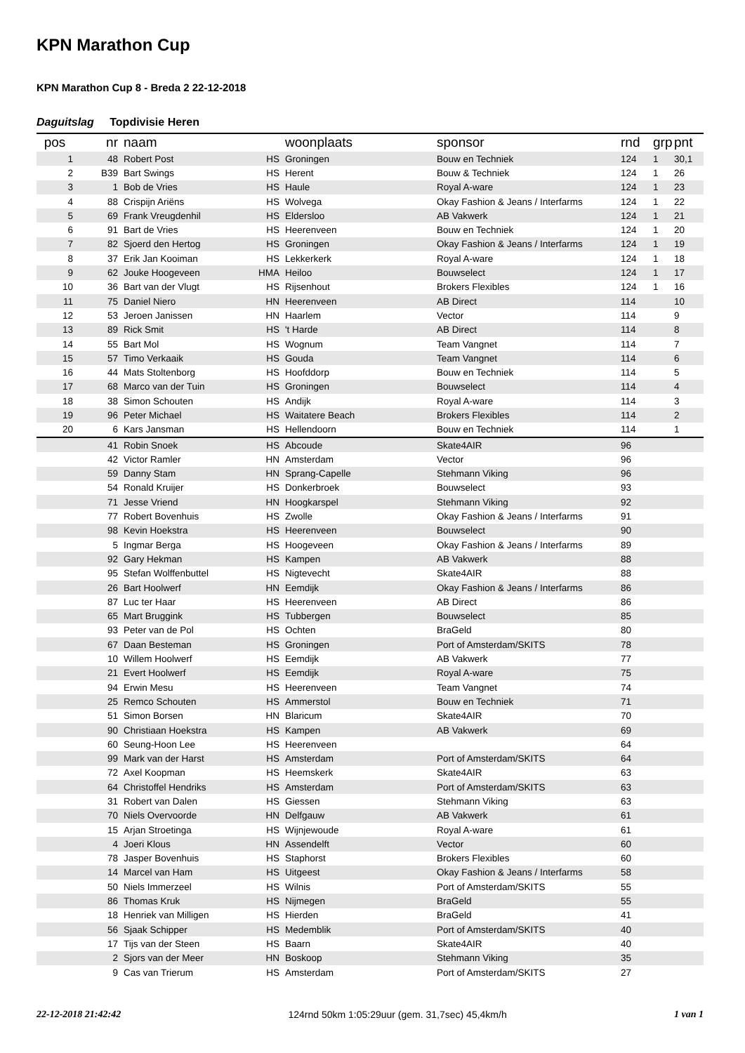KPN Marathon Cup
KPN Marathon Cup 8 - Breda 2 22-12-2018
Daguitslag Topdivisie Heren
| pos | nr | naam | | woonplaats | sponsor | rnd | grp | pnt |
| --- | --- | --- | --- | --- | --- | --- | --- | --- |
| 1 | 48 | Robert Post | HS | Groningen | Bouw en Techniek | 124 | 1 | 30,1 |
| 2 | B39 | Bart Swings | HS | Herent | Bouw & Techniek | 124 | 1 | 26 |
| 3 | 1 | Bob de Vries | HS | Haule | Royal A-ware | 124 | 1 | 23 |
| 4 | 88 | Crispijn Ariëns | HS | Wolvega | Okay Fashion & Jeans / Interfarms | 124 | 1 | 22 |
| 5 | 69 | Frank Vreugdenhil | HS | Eldersloo | AB Vakwerk | 124 | 1 | 21 |
| 6 | 91 | Bart de Vries | HS | Heerenveen | Bouw en Techniek | 124 | 1 | 20 |
| 7 | 82 | Sjoerd den Hertog | HS | Groningen | Okay Fashion & Jeans / Interfarms | 124 | 1 | 19 |
| 8 | 37 | Erik Jan Kooiman | HS | Lekkerkerk | Royal A-ware | 124 | 1 | 18 |
| 9 | 62 | Jouke Hoogeveen | HMA | Heiloo | Bouwselect | 124 | 1 | 17 |
| 10 | 36 | Bart van der Vlugt | HS | Rijsenhout | Brokers Flexibles | 124 | 1 | 16 |
| 11 | 75 | Daniel Niero | HN | Heerenveen | AB Direct | 114 | | 10 |
| 12 | 53 | Jeroen Janissen | HN | Haarlem | Vector | 114 | | 9 |
| 13 | 89 | Rick Smit | HS | 't Harde | AB Direct | 114 | | 8 |
| 14 | 55 | Bart Mol | HS | Wognum | Team Vangnet | 114 | | 7 |
| 15 | 57 | Timo Verkaaik | HS | Gouda | Team Vangnet | 114 | | 6 |
| 16 | 44 | Mats Stoltenborg | HS | Hoofddorp | Bouw en Techniek | 114 | | 5 |
| 17 | 68 | Marco van der Tuin | HS | Groningen | Bouwselect | 114 | | 4 |
| 18 | 38 | Simon Schouten | HS | Andijk | Royal A-ware | 114 | | 3 |
| 19 | 96 | Peter Michael | HS | Waitatere Beach | Brokers Flexibles | 114 | | 2 |
| 20 | 6 | Kars Jansman | HS | Hellendoorn | Bouw en Techniek | 114 | | 1 |
| | 41 | Robin Snoek | HS | Abcoude | Skate4AIR | 96 | | |
| | 42 | Victor Ramler | HN | Amsterdam | Vector | 96 | | |
| | 59 | Danny Stam | HN | Sprang-Capelle | Stehmann Viking | 96 | | |
| | 54 | Ronald Kruijer | HS | Donkerbroek | Bouwselect | 93 | | |
| | 71 | Jesse Vriend | HN | Hoogkarspel | Stehmann Viking | 92 | | |
| | 77 | Robert Bovenhuis | HS | Zwolle | Okay Fashion & Jeans / Interfarms | 91 | | |
| | 98 | Kevin Hoekstra | HS | Heerenveen | Bouwselect | 90 | | |
| | 5 | Ingmar Berga | HS | Hoogeveen | Okay Fashion & Jeans / Interfarms | 89 | | |
| | 92 | Gary Hekman | HS | Kampen | AB Vakwerk | 88 | | |
| | 95 | Stefan Wolffenbuttel | HS | Nigtevecht | Skate4AIR | 88 | | |
| | 26 | Bart Hoolwerf | HN | Eemdijk | Okay Fashion & Jeans / Interfarms | 86 | | |
| | 87 | Luc ter Haar | HS | Heerenveen | AB Direct | 86 | | |
| | 65 | Mart Bruggink | HS | Tubbergen | Bouwselect | 85 | | |
| | 93 | Peter van de Pol | HS | Ochten | BraGeld | 80 | | |
| | 67 | Daan Besteman | HS | Groningen | Port of Amsterdam/SKITS | 78 | | |
| | 10 | Willem Hoolwerf | HS | Eemdijk | AB Vakwerk | 77 | | |
| | 21 | Evert Hoolwerf | HS | Eemdijk | Royal A-ware | 75 | | |
| | 94 | Erwin Mesu | HS | Heerenveen | Team Vangnet | 74 | | |
| | 25 | Remco Schouten | HS | Ammerstol | Bouw en Techniek | 71 | | |
| | 51 | Simon Borsen | HN | Blaricum | Skate4AIR | 70 | | |
| | 90 | Christiaan Hoekstra | HS | Kampen | AB Vakwerk | 69 | | |
| | 60 | Seung-Hoon Lee | HS | Heerenveen | | 64 | | |
| | 99 | Mark van der Harst | HS | Amsterdam | Port of Amsterdam/SKITS | 64 | | |
| | 72 | Axel Koopman | HS | Heemskerk | Skate4AIR | 63 | | |
| | 64 | Christoffel Hendriks | HS | Amsterdam | Port of Amsterdam/SKITS | 63 | | |
| | 31 | Robert van Dalen | HS | Giessen | Stehmann Viking | 63 | | |
| | 70 | Niels Overvoorde | HN | Delfgauw | AB Vakwerk | 61 | | |
| | 15 | Arjan Stroetinga | HS | Wijnjewoude | Royal A-ware | 61 | | |
| | 4 | Joeri Klous | HN | Assendelft | Vector | 60 | | |
| | 78 | Jasper Bovenhuis | HS | Staphorst | Brokers Flexibles | 60 | | |
| | 14 | Marcel van Ham | HS | Uitgeest | Okay Fashion & Jeans / Interfarms | 58 | | |
| | 50 | Niels Immerzeel | HS | Wilnis | Port of Amsterdam/SKITS | 55 | | |
| | 86 | Thomas Kruk | HS | Nijmegen | BraGeld | 55 | | |
| | 18 | Henriek van Milligen | HS | Hierden | BraGeld | 41 | | |
| | 56 | Sjaak Schipper | HS | Medemblik | Port of Amsterdam/SKITS | 40 | | |
| | 17 | Tijs van der Steen | HS | Baarn | Skate4AIR | 40 | | |
| | 2 | Sjors van der Meer | HN | Boskoop | Stehmann Viking | 35 | | |
| | 9 | Cas van Trierum | HS | Amsterdam | Port of Amsterdam/SKITS | 27 | | |
22-12-2018 21:42:42 124rnd 50km 1:05:29uur (gem. 31,7sec) 45,4km/h 1 van 1